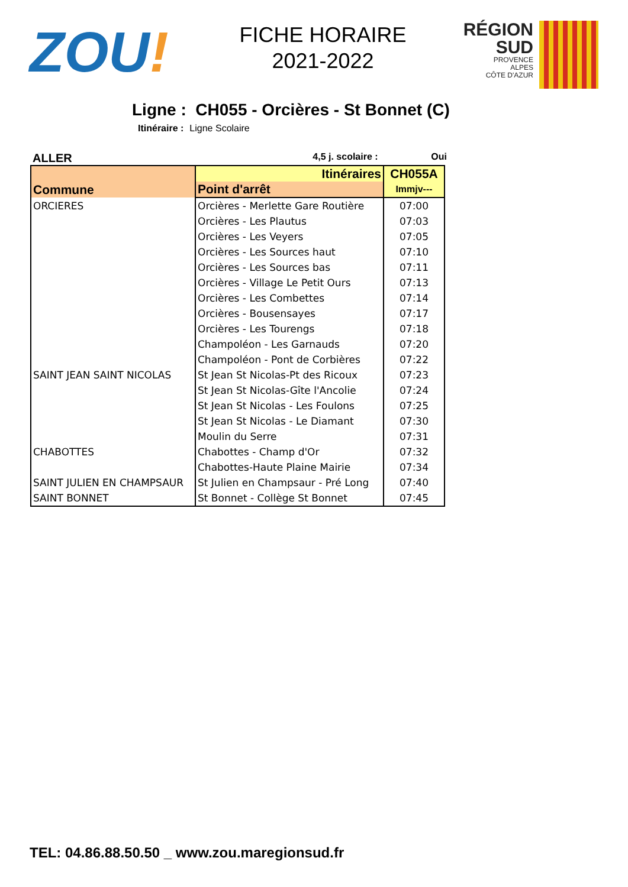ZOU!
FICHE HORAIRE
2021-2022
RÉGION
SUD
PROVENCE
ALPES
CÔTE D'AZUR
Ligne : CH055 - Orcières - St Bonnet (C)
Itinéraire : Ligne Scolaire
ALLER
4,5 j. scolaire : Oui
| Commune | Itinéraires | CH055A |
| --- | --- | --- |
| | Point d'arrêt | Immjv--- |
| ORCIERES | Orcières - Merlette Gare Routière | 07:00 |
| | Orcières - Les Plautus | 07:03 |
| | Orcières - Les Veyers | 07:05 |
| | Orcières - Les Sources haut | 07:10 |
| | Orcières - Les Sources bas | 07:11 |
| | Orcières - Village Le Petit Ours | 07:13 |
| | Orcières - Les Combettes | 07:14 |
| | Orcières - Bousensayes | 07:17 |
| | Orcières - Les Tourengs | 07:18 |
| | Champoléon - Les Garnauds | 07:20 |
| | Champoléon - Pont de Corbières | 07:22 |
| SAINT JEAN SAINT NICOLAS | St Jean St Nicolas-Pt des Ricoux | 07:23 |
| | St Jean St Nicolas-Gîte l'Ancolie | 07:24 |
| | St Jean St Nicolas - Les Foulons | 07:25 |
| | St Jean St Nicolas - Le Diamant | 07:30 |
| | Moulin du Serre | 07:31 |
| CHABOTTES | Chabottes - Champ d'Or | 07:32 |
| | Chabottes-Haute Plaine Mairie | 07:34 |
| SAINT JULIEN EN CHAMPSAUR | St Julien en Champsaur - Pré Long | 07:40 |
| SAINT BONNET | St Bonnet - Collège St Bonnet | 07:45 |
TEL: 04.86.88.50.50 _ www.zou.maregionsud.fr